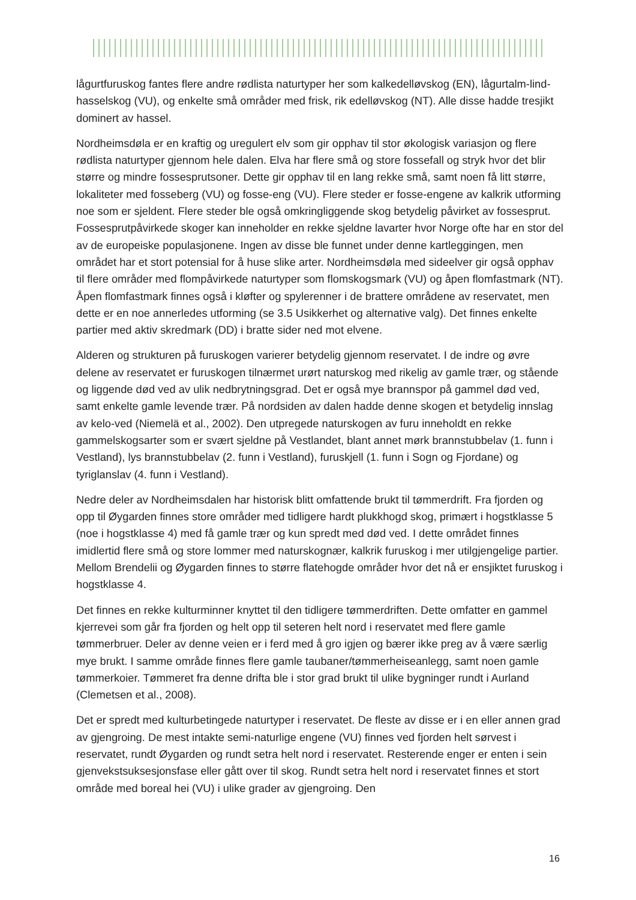lågurtfuruskog fantes flere andre rødlista naturtyper her som kalkedelløvskog (EN), lågurtalm-lind-hasselskog (VU), og enkelte små områder med frisk, rik edelløvskog (NT). Alle disse hadde tresjikt dominert av hassel.
Nordheimsdøla er en kraftig og uregulert elv som gir opphav til stor økologisk variasjon og flere rødlista naturtyper gjennom hele dalen. Elva har flere små og store fossefall og stryk hvor det blir større og mindre fossesprutsoner. Dette gir opphav til en lang rekke små, samt noen få litt større, lokaliteter med fosseberg (VU) og fosse-eng (VU). Flere steder er fosse-engene av kalkrik utforming noe som er sjeldent. Flere steder ble også omkringliggende skog betydelig påvirket av fossesprut. Fossesprutpåvirkede skoger kan inneholder en rekke sjeldne lavarter hvor Norge ofte har en stor del av de europeiske populasjonene. Ingen av disse ble funnet under denne kartleggingen, men området har et stort potensial for å huse slike arter. Nordheimsdøla med sideelver gir også opphav til flere områder med flompåvirkede naturtyper som flomskogsmark (VU) og åpen flomfastmark (NT). Åpen flomfastmark finnes også i kløfter og spylerenner i de brattere områdene av reservatet, men dette er en noe annerledes utforming (se 3.5 Usikkerhet og alternative valg). Det finnes enkelte partier med aktiv skredmark (DD) i bratte sider ned mot elvene.
Alderen og strukturen på furuskogen varierer betydelig gjennom reservatet. I de indre og øvre delene av reservatet er furuskogen tilnærmet urørt naturskog med rikelig av gamle trær, og stående og liggende død ved av ulik nedbrytningsgrad. Det er også mye brannspor på gammel død ved, samt enkelte gamle levende trær. På nordsiden av dalen hadde denne skogen et betydelig innslag av kelo-ved (Niemelä et al., 2002). Den utpregede naturskogen av furu inneholdt en rekke gammelskogsarter som er svært sjeldne på Vestlandet, blant annet mørk brannstubbelav (1. funn i Vestland), lys brannstubbelav (2. funn i Vestland), furuskjell (1. funn i Sogn og Fjordane) og tyriglanslav (4. funn i Vestland).
Nedre deler av Nordheimsdalen har historisk blitt omfattende brukt til tømmerdrift. Fra fjorden og opp til Øygarden finnes store områder med tidligere hardt plukkhogd skog, primært i hogstklasse 5 (noe i hogstklasse 4) med få gamle trær og kun spredt med død ved. I dette området finnes imidlertid flere små og store lommer med naturskognær, kalkrik furuskog i mer utilgjengelige partier. Mellom Brendelii og Øygarden finnes to større flatehogde områder hvor det nå er ensjiktet furuskog i hogstklasse 4.
Det finnes en rekke kulturminner knyttet til den tidligere tømmerdriften. Dette omfatter en gammel kjerrevei som går fra fjorden og helt opp til seteren helt nord i reservatet med flere gamle tømmerbruer. Deler av denne veien er i ferd med å gro igjen og bærer ikke preg av å være særlig mye brukt. I samme område finnes flere gamle taubaner/tømmerheiseanlegg, samt noen gamle tømmerkoier. Tømmeret fra denne drifta ble i stor grad brukt til ulike bygninger rundt i Aurland (Clemetsen et al., 2008).
Det er spredt med kulturbetingede naturtyper i reservatet. De fleste av disse er i en eller annen grad av gjengroing. De mest intakte semi-naturlige engene (VU) finnes ved fjorden helt sørvest i reservatet, rundt Øygarden og rundt setra helt nord i reservatet. Resterende enger er enten i sein gjenvekstsuksesjonsfase eller gått over til skog. Rundt setra helt nord i reservatet finnes et stort område med boreal hei (VU) i ulike grader av gjengroing. Den
16